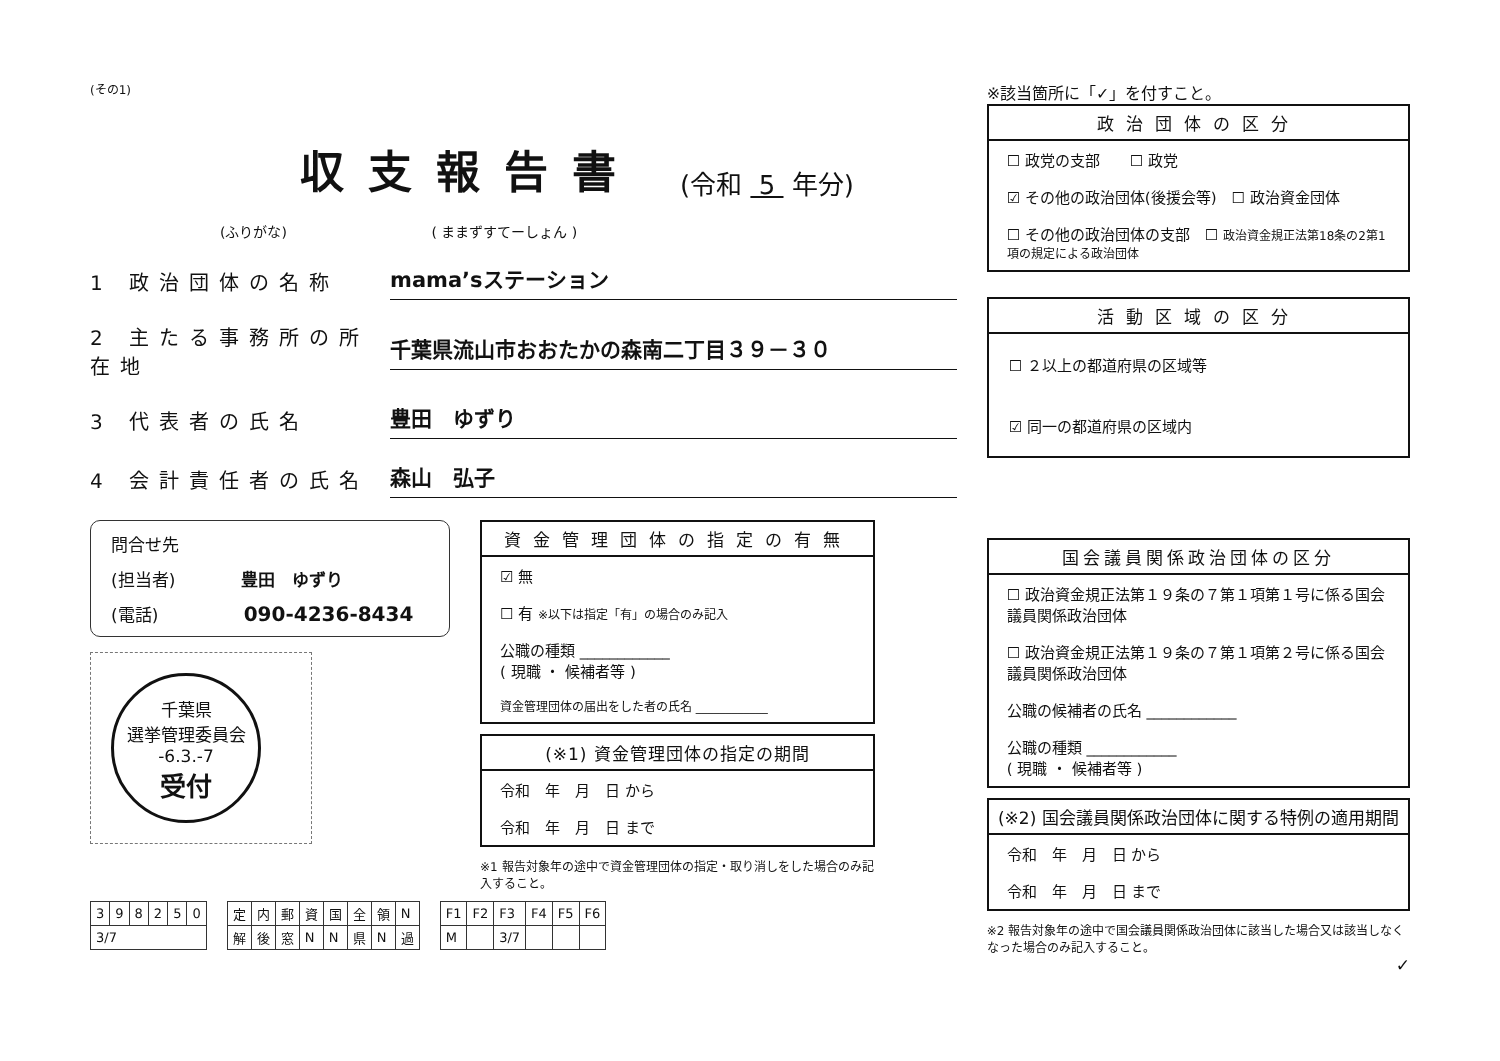(その1)
収支報告書 (令和 5 年分)
(ふりがな) ( ままずすてーしょん )
1 政治団体の名称 mama’sステーション
2 主たる事務所の所在地 千葉県流山市おおたかの森南二丁目３９－３０
3 代表者の氏名 豊田　ゆずり
4 会計責任者の氏名 森山　弘子
問合せ先
(担当者) 豊田　ゆずり
(電話) 090-4236-8434
千葉県
選挙管理委員会
-6.3.-7
受付
資金管理団体の指定の有無
☑ 無
☐ 有 ※以下は指定「有」の場合のみ記入
公職の種類 ____________
( 現職 ・ 候補者等 )
資金管理団体の届出をした者の氏名 ____________
(※1) 資金管理団体の指定の期間
令和　年　月　日 から
令和　年　月　日 まで
※1 報告対象年の途中で資金管理団体の指定・取り消しをした場合のみ記入すること。
| 3 | 9 | 8 | 2 | 5 | 0 |
| 3/7 | | | | | |
| 定 | 内 | 郵 | 資 | 国 | 全 | 領 | N |
| 解 | 後 | 窓 | N | N | 県 | N | 過 |
| F1 | F2 | F3 | F4 | F5 | F6 |
| M | | 3/7 | | | |
※該当箇所に「✓」を付すこと。
政治団体の区分
☐ 政党の支部　　☐ 政党
☑ その他の政治団体(後援会等)　☐ 政治資金団体
☐ その他の政治団体の支部　☐ 政治資金規正法第18条の2第1項の規定による政治団体
活動区域の区分
☐ ２以上の都道府県の区域等
☑ 同一の都道府県の区域内
国会議員関係政治団体の区分
☐ 政治資金規正法第１９条の７第１項第１号に係る国会議員関係政治団体
☐ 政治資金規正法第１９条の７第１項第２号に係る国会議員関係政治団体
公職の候補者の氏名 ____________
公職の種類 ____________
( 現職 ・ 候補者等 )
(※2) 国会議員関係政治団体に関する特例の適用期間
令和　年　月　日 から
令和　年　月　日 まで
※2 報告対象年の途中で国会議員関係政治団体に該当した場合又は該当しなくなった場合のみ記入すること。
✓